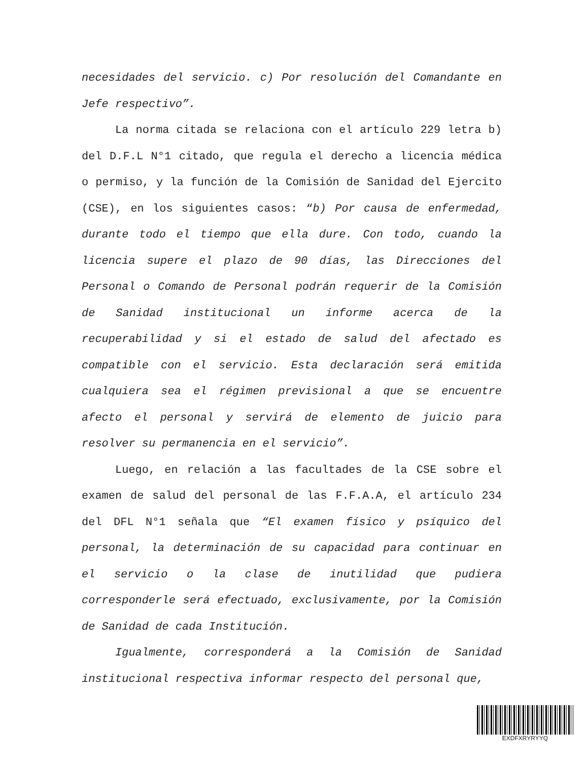necesidades del servicio. c) Por resolución del Comandante en Jefe respectivo”.
La norma citada se relaciona con el artículo 229 letra b) del D.F.L N°1 citado, que regula el derecho a licencia médica o permiso, y la función de la Comisión de Sanidad del Ejercito (CSE), en los siguientes casos: “b) Por causa de enfermedad, durante todo el tiempo que ella dure. Con todo, cuando la licencia supere el plazo de 90 días, las Direcciones del Personal o Comando de Personal podrán requerir de la Comisión de Sanidad institucional un informe acerca de la recuperabilidad y si el estado de salud del afectado es compatible con el servicio. Esta declaración será emitida cualquiera sea el régimen previsional a que se encuentre afecto el personal y servirá de elemento de juicio para resolver su permanencia en el servicio”.
Luego, en relación a las facultades de la CSE sobre el examen de salud del personal de las F.F.A.A, el artículo 234 del DFL N°1 señala que “El examen físico y psíquico del personal, la determinación de su capacidad para continuar en el servicio o la clase de inutilidad que pudiera corresponderle será efectuado, exclusivamente, por la Comisión de Sanidad de cada Institución.
Igualmente, corresponderá a la Comisión de Sanidad institucional respectiva informar respecto del personal que,
EXDFXRYRYYQ